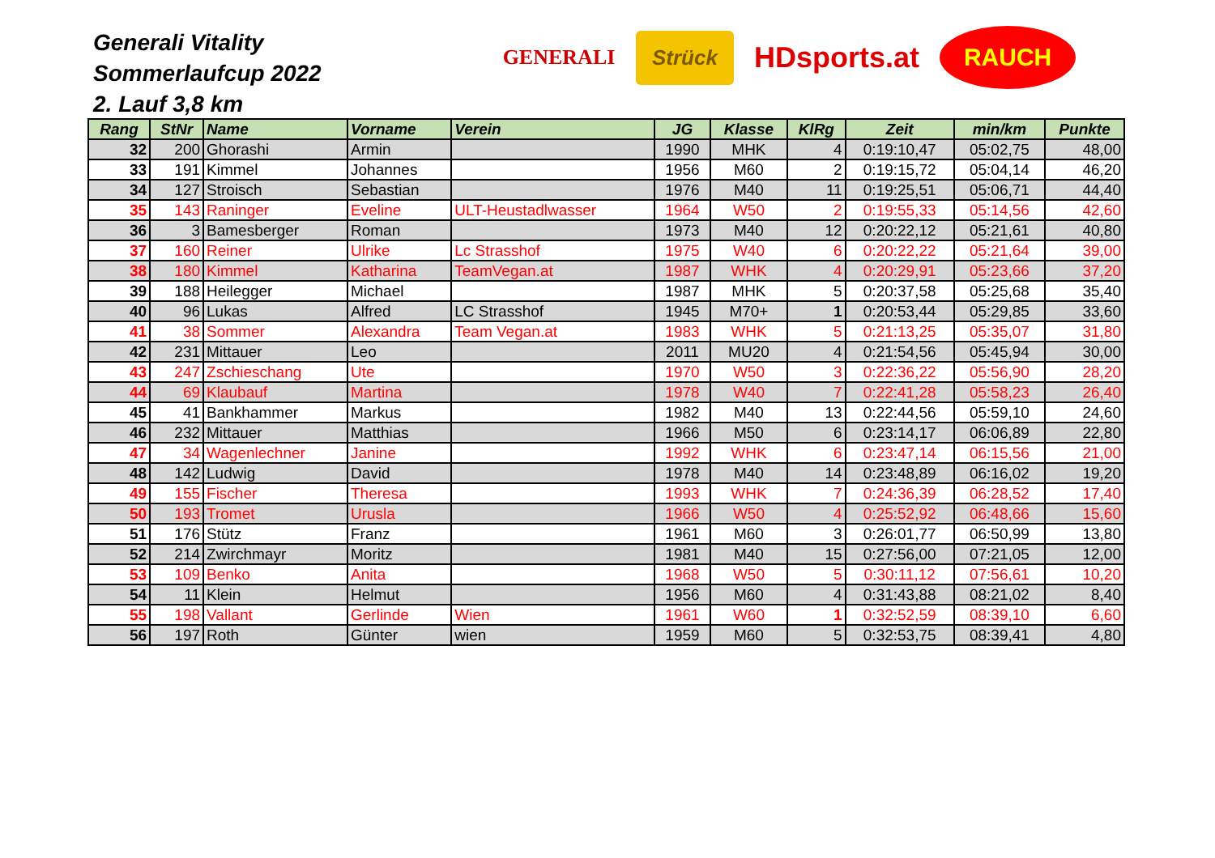Generali Vitality
Sommerlaufcup 2022
2. Lauf 3,8 km
GENERALI
Strück
HDsports.at
RAUCH
| Rang | StNr | Name | Vorname | Verein | JG | Klasse | KlRg | Zeit | min/km | Punkte |
| --- | --- | --- | --- | --- | --- | --- | --- | --- | --- | --- |
| 32 | 200 | Ghorashi | Armin | | 1990 | MHK | 4 | 0:19:10,47 | 05:02,75 | 48,00 |
| 33 | 191 | Kimmel | Johannes | | 1956 | M60 | 2 | 0:19:15,72 | 05:04,14 | 46,20 |
| 34 | 127 | Stroisch | Sebastian | | 1976 | M40 | 11 | 0:19:25,51 | 05:06,71 | 44,40 |
| 35 | 143 | Raninger | Eveline | ULT-Heustadlwasser | 1964 | W50 | 2 | 0:19:55,33 | 05:14,56 | 42,60 |
| 36 | 3 | Bamesberger | Roman | | 1973 | M40 | 12 | 0:20:22,12 | 05:21,61 | 40,80 |
| 37 | 160 | Reiner | Ulrike | Lc Strasshof | 1975 | W40 | 6 | 0:20:22,22 | 05:21,64 | 39,00 |
| 38 | 180 | Kimmel | Katharina | TeamVegan.at | 1987 | WHK | 4 | 0:20:29,91 | 05:23,66 | 37,20 |
| 39 | 188 | Heilegger | Michael | | 1987 | MHK | 5 | 0:20:37,58 | 05:25,68 | 35,40 |
| 40 | 96 | Lukas | Alfred | LC Strasshof | 1945 | M70+ | 1 | 0:20:53,44 | 05:29,85 | 33,60 |
| 41 | 38 | Sommer | Alexandra | Team Vegan.at | 1983 | WHK | 5 | 0:21:13,25 | 05:35,07 | 31,80 |
| 42 | 231 | Mittauer | Leo | | 2011 | MU20 | 4 | 0:21:54,56 | 05:45,94 | 30,00 |
| 43 | 247 | Zschieschang | Ute | | 1970 | W50 | 3 | 0:22:36,22 | 05:56,90 | 28,20 |
| 44 | 69 | Klaubauf | Martina | | 1978 | W40 | 7 | 0:22:41,28 | 05:58,23 | 26,40 |
| 45 | 41 | Bankhammer | Markus | | 1982 | M40 | 13 | 0:22:44,56 | 05:59,10 | 24,60 |
| 46 | 232 | Mittauer | Matthias | | 1966 | M50 | 6 | 0:23:14,17 | 06:06,89 | 22,80 |
| 47 | 34 | Wagenlechner | Janine | | 1992 | WHK | 6 | 0:23:47,14 | 06:15,56 | 21,00 |
| 48 | 142 | Ludwig | David | | 1978 | M40 | 14 | 0:23:48,89 | 06:16,02 | 19,20 |
| 49 | 155 | Fischer | Theresa | | 1993 | WHK | 7 | 0:24:36,39 | 06:28,52 | 17,40 |
| 50 | 193 | Tromet | Urusla | | 1966 | W50 | 4 | 0:25:52,92 | 06:48,66 | 15,60 |
| 51 | 176 | Stütz | Franz | | 1961 | M60 | 3 | 0:26:01,77 | 06:50,99 | 13,80 |
| 52 | 214 | Zwirchmayr | Moritz | | 1981 | M40 | 15 | 0:27:56,00 | 07:21,05 | 12,00 |
| 53 | 109 | Benko | Anita | | 1968 | W50 | 5 | 0:30:11,12 | 07:56,61 | 10,20 |
| 54 | 11 | Klein | Helmut | | 1956 | M60 | 4 | 0:31:43,88 | 08:21,02 | 8,40 |
| 55 | 198 | Vallant | Gerlinde | Wien | 1961 | W60 | 1 | 0:32:52,59 | 08:39,10 | 6,60 |
| 56 | 197 | Roth | Günter | wien | 1959 | M60 | 5 | 0:32:53,75 | 08:39,41 | 4,80 |